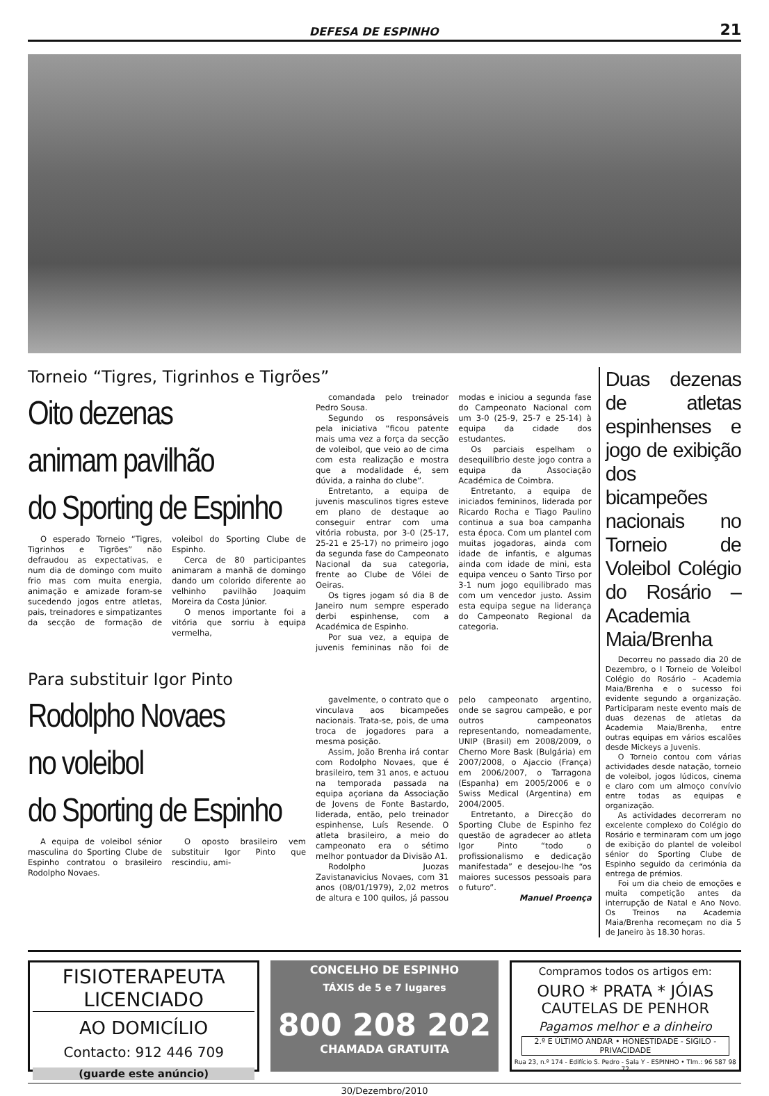DEFESA DE ESPINHO
21
Torneio “Tigres, Tigrinhos e Tigrões”
Oito dezenas
animam pavilhão
do Sporting de Espinho
O esperado Torneio “Tigres, Tigrinhos e Tigrões” não defraudou as expectativas, e num dia de domingo com muito frio mas com muita energia, animação e amizade foram-se sucedendo jogos entre atletas, pais, treinadores e simpatizantes da secção de formação de voleibol do Sporting Clube de Espinho.
Cerca de 80 participantes animaram a manhã de domingo dando um colorido diferente ao velhinho pavilhão Joaquim Moreira da Costa Júnior.
O menos importante foi a vitória que sorriu à equipa vermelha,
comandada pelo treinador Pedro Sousa.
Segundo os responsáveis pela iniciativa “ficou patente mais uma vez a força da secção de voleibol, que veio ao de cima com esta realização e mostra que a modalidade é, sem dúvida, a rainha do clube”.
Entretanto, a equipa de juvenis masculinos tigres esteve em plano de destaque ao conseguir entrar com uma vitória robusta, por 3-0 (25-17, 25-21 e 25-17) no primeiro jogo da segunda fase do Campeonato Nacional da sua categoria, frente ao Clube de Vólei de Oeiras.
Os tigres jogam só dia 8 de Janeiro num sempre esperado derbi espinhense, com a Académica de Espinho.
Por sua vez, a equipa de juvenis femininas não foi de modas e iniciou a segunda fase do Campeonato Nacional com um 3-0 (25-9, 25-7 e 25-14) à equipa da cidade dos estudantes.
Os parciais espelham o desequilíbrio deste jogo contra a equipa da Associação Académica de Coimbra.
Entretanto, a equipa de iniciados femininos, liderada por Ricardo Rocha e Tiago Paulino continua a sua boa campanha esta época. Com um plantel com muitas jogadoras, ainda com idade de infantis, e algumas ainda com idade de mini, esta equipa venceu o Santo Tirso por 3-1 num jogo equilibrado mas com um vencedor justo. Assim esta equipa segue na liderança do Campeonato Regional da categoria.
Para substituir Igor Pinto
Rodolpho Novaes
no voleibol
do Sporting de Espinho
A equipa de voleibol sénior masculina do Sporting Clube de Espinho contratou o brasileiro Rodolpho Novaes.
O oposto brasileiro vem substituir Igor Pinto que rescindiu, ami-
gavelmente, o contrato que o vinculava aos bicampeões nacionais. Trata-se, pois, de uma troca de jogadores para a mesma posição.
Assim, João Brenha irá contar com Rodolpho Novaes, que é brasileiro, tem 31 anos, e actuou na temporada passada na equipa açoriana da Associação de Jovens de Fonte Bastardo, liderada, então, pelo treinador espinhense, Luís Resende. O atleta brasileiro, a meio do campeonato era o sétimo melhor pontuador da Divisão A1.
Rodolpho Juozas Zavistanavicius Novaes, com 31 anos (08/01/1979), 2,02 metros de altura e 100 quilos, já passou pelo campeonato argentino, onde se sagrou campeão, e por outros campeonatos representando, nomeadamente, UNIP (Brasil) em 2008/2009, o Cherno More Bask (Bulgária) em 2007/2008, o Ajaccio (França) em 2006/2007, o Tarragona (Espanha) em 2005/2006 e o Swiss Medical (Argentina) em 2004/2005.
Entretanto, a Direcção do Sporting Clube de Espinho fez questão de agradecer ao atleta Igor Pinto “todo o profissionalismo e dedicação manifestada” e desejou-lhe “os maiores sucessos pessoais para o futuro”.
Manuel Proença
Duas dezenas de atletas espinhenses e jogo de exibição dos bicampeões nacionais no Torneio de Voleibol Colégio do Rosário – Academia Maia/Brenha
Decorreu no passado dia 20 de Dezembro, o I Torneio de Voleibol Colégio do Rosário – Academia Maia/Brenha e o sucesso foi evidente segundo a organização. Participaram neste evento mais de duas dezenas de atletas da Academia Maia/Brenha, entre outras equipas em vários escalões desde Mickeys a Juvenis.
O Torneio contou com várias actividades desde natação, torneio de voleibol, jogos lúdicos, cinema e claro com um almoço convívio entre todas as equipas e organização.
As actividades decorreram no excelente complexo do Colégio do Rosário e terminaram com um jogo de exibição do plantel de voleibol sénior do Sporting Clube de Espinho seguido da cerimónia da entrega de prémios.
Foi um dia cheio de emoções e muita competição antes da interrupção de Natal e Ano Novo. Os Treinos na Academia Maia/Brenha recomeçam no dia 5 de Janeiro às 18.30 horas.
FISIOTERAPEUTA LICENCIADO
AO DOMICÍLIO
Contacto: 912 446 709
(guarde este anúncio)
CONCELHO DE ESPINHO
TÁXIS de 5 e 7 lugares
800 208 202
CHAMADA GRATUITA
Compramos todos os artigos em:
OURO * PRATA * JÓIAS
CAUTELAS DE PENHOR
Pagamos melhor e a dinheiro
2.º E ÚLTIMO ANDAR • HONESTIDADE - SIGILO - PRIVACIDADE
Rua 23, n.º 174 - Edifício S. Pedro - Sala Y - ESPINHO • Tlm.: 96 587 98 72
30/Dezembro/2010